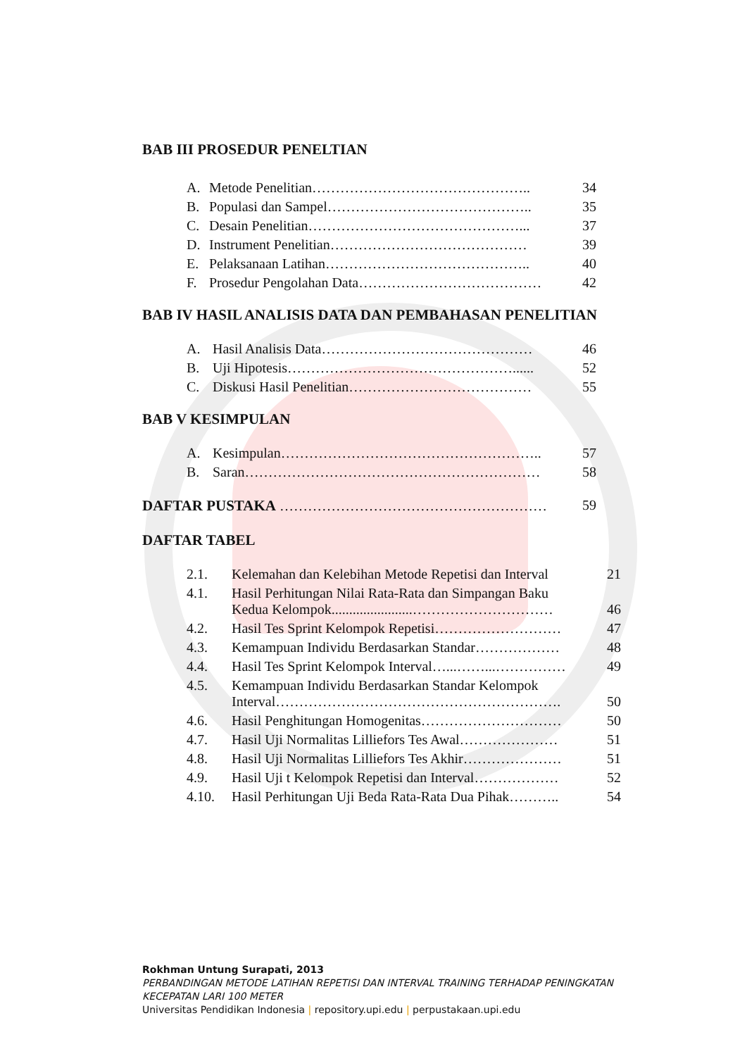BAB III PROSEDUR PENELTIAN
| A. | Metode Penelitian……………………………………….. | 34 |
| B. | Populasi dan Sampel…………………………………….. | 35 |
| C. | Desain Penelitian………………………………………... | 37 |
| D. | Instrument Penelitian…………………………………… | 39 |
| E. | Pelaksanaan Latihan…………………………………….. | 40 |
| F. | Prosedur Pengolahan Data………………………………… | 42 |
BAB IV HASIL ANALISIS DATA DAN PEMBAHASAN PENELITIAN
| A. | Hasil Analisis Data……………………………………… | 46 |
| B. | Uji Hipotesis…………………………………………...... | 52 |
| C. | Diskusi Hasil Penelitian………………………………… | 55 |
BAB V KESIMPULAN
| A. | Kesimpulan……………………………………………….. | 57 |
| B. | Saran……………………………………………………… | 58 |
| DAFTAR PUSTAKA ………………………………………………… | 59 |
DAFTAR TABEL
| 2.1. | Kelemahan dan Kelebihan Metode Repetisi dan Interval | 21 |
| 4.1. | Hasil Perhitungan Nilai Rata-Rata dan Simpangan Baku Kedua Kelompok.......................………………………… | 46 |
| 4.2. | Hasil Tes Sprint Kelompok Repetisi……………………… | 47 |
| 4.3. | Kemampuan Individu Berdasarkan Standar……………… | 48 |
| 4.4. | Hasil Tes Sprint Kelompok Interval…...……...…………… | 49 |
| 4.5. | Kemampuan Individu Berdasarkan Standar Kelompok Interval……………………………………………………. | 50 |
| 4.6. | Hasil Penghitungan Homogenitas………………………… | 50 |
| 4.7. | Hasil Uji Normalitas Lilliefors Tes Awal………………… | 51 |
| 4.8. | Hasil Uji Normalitas Lilliefors Tes Akhir………………… | 51 |
| 4.9. | Hasil Uji t Kelompok Repetisi dan Interval……………… | 52 |
| 4.10. | Hasil Perhitungan Uji Beda Rata-Rata Dua Pihak……….. | 54 |
Rokhman Untung Surapati, 2013
PERBANDINGAN METODE LATIHAN REPETISI DAN INTERVAL TRAINING TERHADAP PENINGKATAN
KECEPATAN LARI 100 METER
Universitas Pendidikan Indonesia | repository.upi.edu | perpustakaan.upi.edu